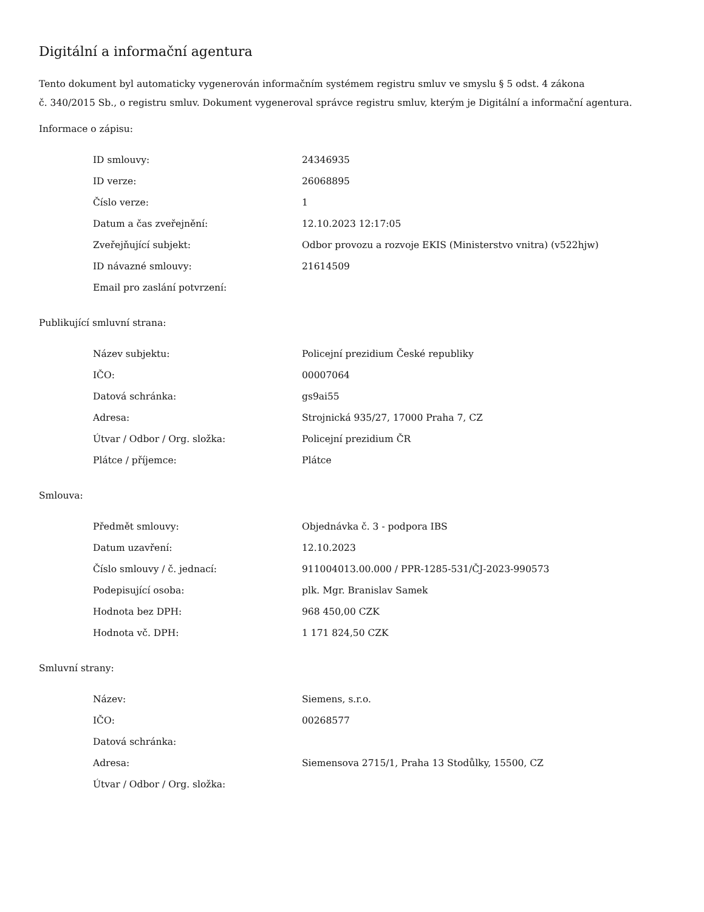Digitální a informační agentura
Tento dokument byl automaticky vygenerován informačním systémem registru smluv ve smyslu § 5 odst. 4 zákona
č. 340/2015 Sb., o registru smluv. Dokument vygeneroval správce registru smluv, kterým je Digitální a informační agentura.
Informace o zápisu:
| ID smlouvy: | 24346935 |
| ID verze: | 26068895 |
| Číslo verze: | 1 |
| Datum a čas zveřejnění: | 12.10.2023 12:17:05 |
| Zveřejňující subjekt: | Odbor provozu a rozvoje EKIS (Ministerstvo vnitra) (v522hjw) |
| ID návazné smlouvy: | 21614509 |
| Email pro zaslání potvrzení: | |
Publikující smluvní strana:
| Název subjektu: | Policejní prezidium České republiky |
| IČO: | 00007064 |
| Datová schránka: | gs9ai55 |
| Adresa: | Strojnická 935/27, 17000 Praha 7, CZ |
| Útvar / Odbor / Org. složka: | Policejní prezidium ČR |
| Plátce / příjemce: | Plátce |
Smlouva:
| Předmět smlouvy: | Objednávka č. 3 - podpora IBS |
| Datum uzavření: | 12.10.2023 |
| Číslo smlouvy / č. jednací: | 911004013.00.000 / PPR-1285-531/ČJ-2023-990573 |
| Podepisující osoba: | plk. Mgr. Branislav Samek |
| Hodnota bez DPH: | 968 450,00 CZK |
| Hodnota vč. DPH: | 1 171 824,50 CZK |
Smluvní strany:
| Název: | Siemens, s.r.o. |
| IČO: | 00268577 |
| Datová schránka: | |
| Adresa: | Siemensova 2715/1, Praha 13 Stodůlky, 15500, CZ |
| Útvar / Odbor / Org. složka: | |